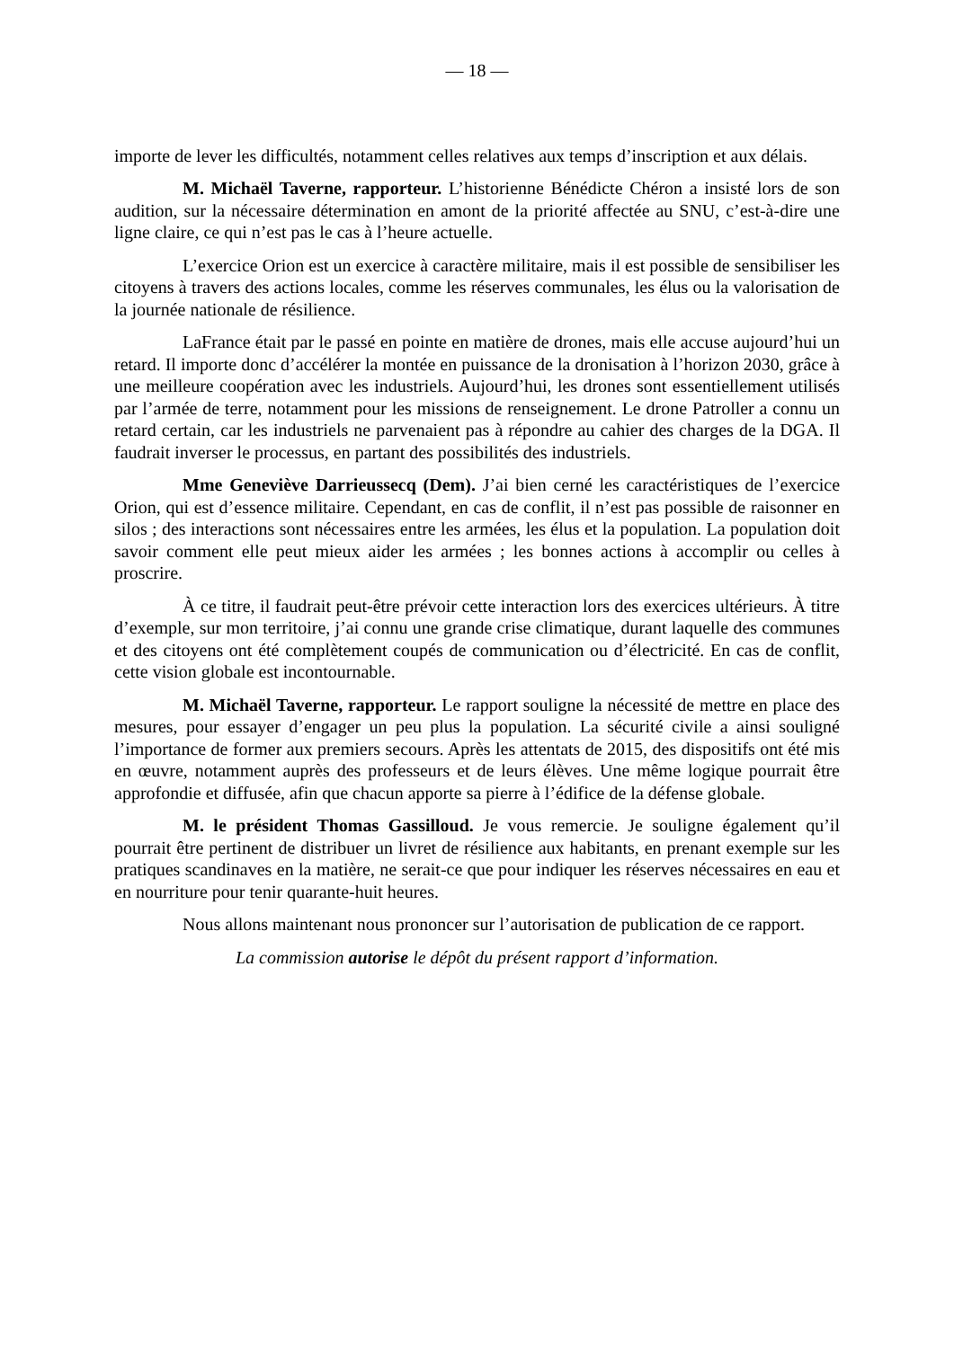— 18 —
importe de lever les difficultés, notamment celles relatives aux temps d’inscription et aux délais.
M. Michaël Taverne, rapporteur. L’historienne Bénédicte Chéron a insisté lors de son audition, sur la nécessaire détermination en amont de la priorité affectée au SNU, c’est-à-dire une ligne claire, ce qui n’est pas le cas à l’heure actuelle.
L’exercice Orion est un exercice à caractère militaire, mais il est possible de sensibiliser les citoyens à travers des actions locales, comme les réserves communales, les élus ou la valorisation de la journée nationale de résilience.
LaFrance était par le passé en pointe en matière de drones, mais elle accuse aujourd’hui un retard. Il importe donc d’accélérer la montée en puissance de la dronisation à l’horizon 2030, grâce à une meilleure coopération avec les industriels. Aujourd’hui, les drones sont essentiellement utilisés par l’armée de terre, notamment pour les missions de renseignement. Le drone Patroller a connu un retard certain, car les industriels ne parvenaient pas à répondre au cahier des charges de la DGA. Il faudrait inverser le processus, en partant des possibilités des industriels.
Mme Geneviève Darrieussecq (Dem). J’ai bien cerné les caractéristiques de l’exercice Orion, qui est d’essence militaire. Cependant, en cas de conflit, il n’est pas possible de raisonner en silos ; des interactions sont nécessaires entre les armées, les élus et la population. La population doit savoir comment elle peut mieux aider les armées ; les bonnes actions à accomplir ou celles à proscrire.
À ce titre, il faudrait peut-être prévoir cette interaction lors des exercices ultérieurs. À titre d’exemple, sur mon territoire, j’ai connu une grande crise climatique, durant laquelle des communes et des citoyens ont été complètement coupés de communication ou d’électricité. En cas de conflit, cette vision globale est incontournable.
M. Michaël Taverne, rapporteur. Le rapport souligne la nécessité de mettre en place des mesures, pour essayer d’engager un peu plus la population. La sécurité civile a ainsi souligné l’importance de former aux premiers secours. Après les attentats de 2015, des dispositifs ont été mis en œuvre, notamment auprès des professeurs et de leurs élèves. Une même logique pourrait être approfondie et diffusée, afin que chacun apporte sa pierre à l’édifice de la défense globale.
M. le président Thomas Gassilloud. Je vous remercie. Je souligne également qu’il pourrait être pertinent de distribuer un livret de résilience aux habitants, en prenant exemple sur les pratiques scandinaves en la matière, ne serait-ce que pour indiquer les réserves nécessaires en eau et en nourriture pour tenir quarante-huit heures.
Nous allons maintenant nous prononcer sur l’autorisation de publication de ce rapport.
La commission autorise le dépôt du présent rapport d’information.